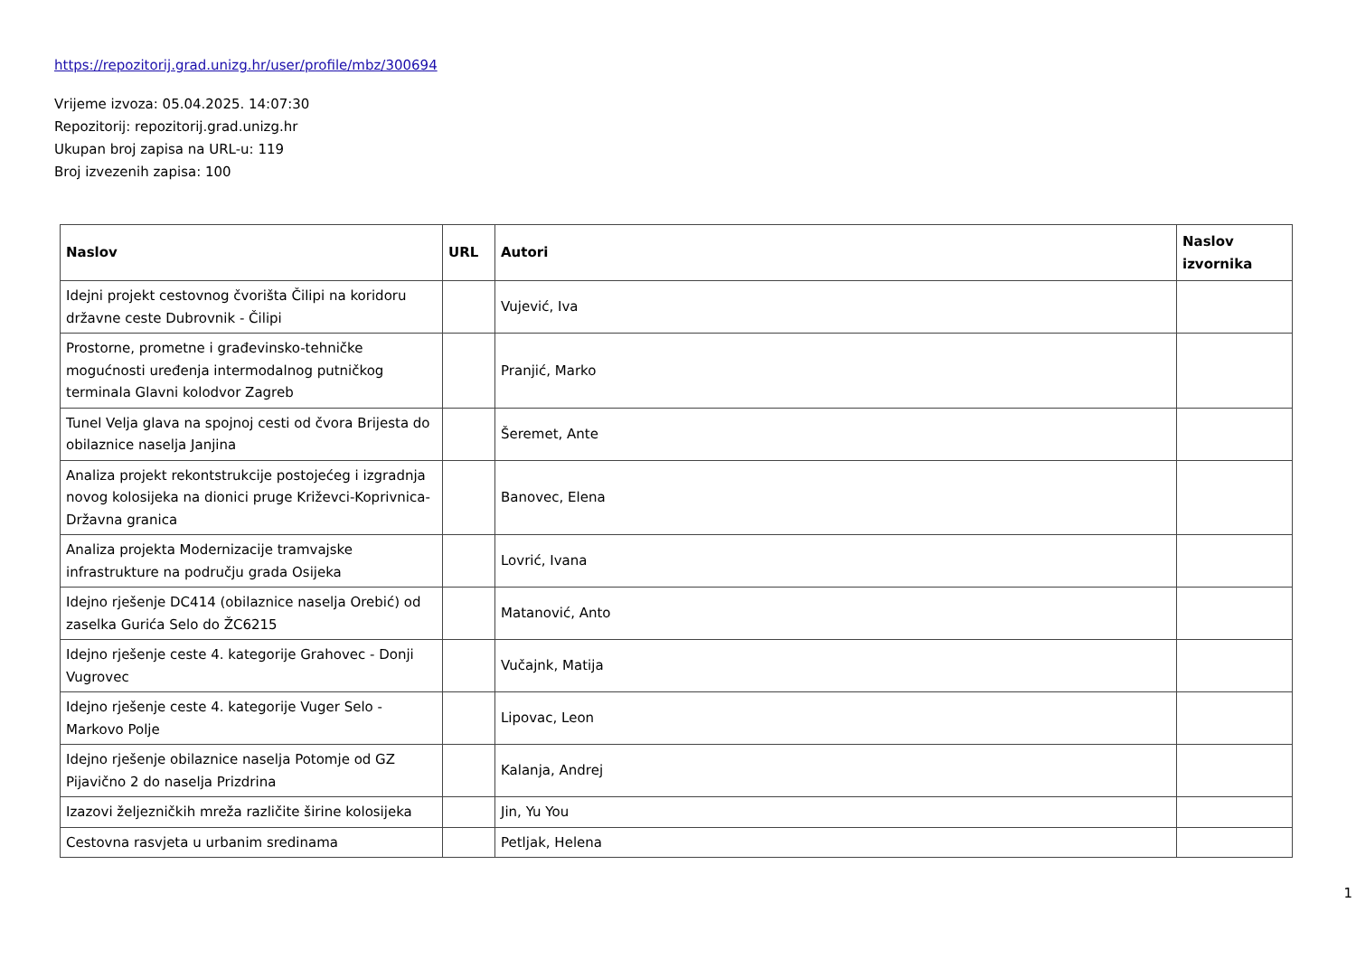https://repozitorij.grad.unizg.hr/user/profile/mbz/300694
Vrijeme izvoza: 05.04.2025. 14:07:30
Repozitorij: repozitorij.grad.unizg.hr
Ukupan broj zapisa na URL-u: 119
Broj izvezenih zapisa: 100
| Naslov | URL | Autori | Naslov izvornika |
| --- | --- | --- | --- |
| Idejni projekt cestovnog čvorišta Čilipi na koridoru državne ceste Dubrovnik - Čilipi | | Vujević, Iva | |
| Prostorne, prometne i građevinsko-tehničke mogućnosti uređenja intermodalnog putničkog terminala Glavni kolodvor Zagreb | | Pranjić, Marko | |
| Tunel Velja glava na spojnoj cesti od čvora Brijesta do obilaznice naselja Janjina | | Šeremet, Ante | |
| Analiza projekt rekontstrukcije postojećeg i izgradnja novog kolosijeka na dionici pruge Križevci-Koprivnica-Državna granica | | Banovec, Elena | |
| Analiza projekta Modernizacije tramvajske infrastrukture na području grada Osijeka | | Lovrić, Ivana | |
| Idejno rješenje DC414 (obilaznice naselja Orebić) od zaselka Gurića Selo do ŽC6215 | | Matanović, Anto | |
| Idejno rješenje ceste 4. kategorije Grahovec - Donji Vugrovec | | Vučajnk, Matija | |
| Idejno rješenje ceste 4. kategorije Vuger Selo - Markovo Polje | | Lipovac, Leon | |
| Idejno rješenje obilaznice naselja Potomje od GZ Pijavično 2 do naselja Prizdrina | | Kalanja, Andrej | |
| Izazovi željezničkih mreža različite širine kolosijeka | | Jin, Yu You | |
| Cestovna rasvjeta u urbanim sredinama | | Petljak, Helena | |
1